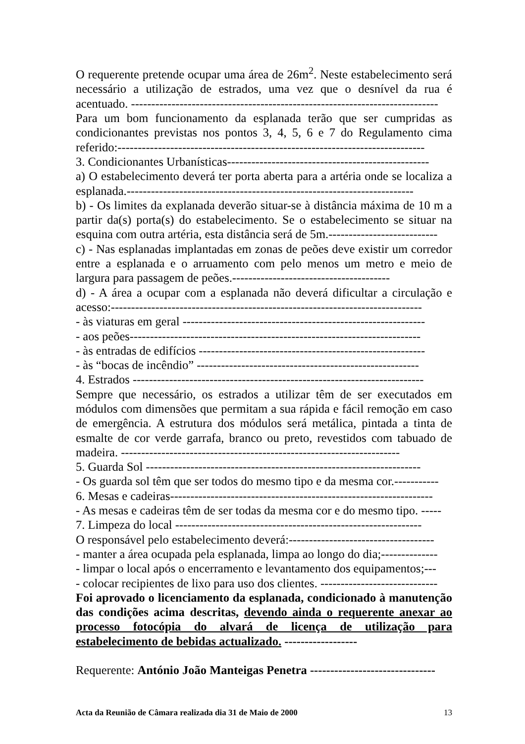O requerente pretende ocupar uma área de 26m<sup>2</sup>. Neste estabelecimento será necessário a utilização de estrados, uma vez que o desnível da rua é acentuado. ----------------------------------------------------------------------------
Para um bom funcionamento da esplanada terão que ser cumpridas as condicionantes previstas nos pontos 3, 4, 5, 6 e 7 do Regulamento cima referido:----------------------------------------------------------------------------
3. Condicionantes Urbanísticas--------------------------------------------------
a) O estabelecimento deverá ter porta aberta para a artéria onde se localiza a esplanada.-----------------------------------------------------------------------
b) - Os limites da explanada deverão situar-se à distância máxima de 10 m a partir da(s) porta(s) do estabelecimento. Se o estabelecimento se situar na esquina com outra artéria, esta distância será de 5m.---------------------------
c) - Nas esplanadas implantadas em zonas de peões deve existir um corredor entre a esplanada e o arruamento com pelo menos um metro e meio de largura para passagem de peões.---------------------------------------
d) - A área a ocupar com a esplanada não deverá dificultar a circulação e acesso:-----------------------------------------------------------------------------
- às viaturas em geral ------------------------------------------------------------
- aos peões------------------------------------------------------------------------
- às entradas de edifícios --------------------------------------------------------
- às “bocas de incêndio” -------------------------------------------------------
4. Estrados ------------------------------------------------------------------------
Sempre que necessário, os estrados a utilizar têm de ser executados em módulos com dimensões que permitam a sua rápida e fácil remoção em caso de emergência. A estrutura dos módulos será metálica, pintada a tinta de esmalte de cor verde garrafa, branco ou preto, revestidos com tabuado de madeira. ---------------------------------------------------------------------
5. Guarda Sol --------------------------------------------------------------------
- Os guarda sol têm que ser todos do mesmo tipo e da mesma cor.-----------
6. Mesas e cadeiras-----------------------------------------------------------------
- As mesas e cadeiras têm de ser todas da mesma cor e do mesmo tipo. -----
7. Limpeza do local -------------------------------------------------------------
O responsável pelo estabelecimento deverá:------------------------------------
- manter a área ocupada pela esplanada, limpa ao longo do dia;--------------
- limpar o local após o encerramento e levantamento dos equipamentos;---
- colocar recipientes de lixo para uso dos clientes. -----------------------------
Foi aprovado o licenciamento da esplanada, condicionado à manutenção das condições acima descritas, devendo ainda o requerente anexar ao processo fotocópia do alvará de licença de utilização para estabelecimento de bebidas actualizado. ------------------
Requerente: António João Manteigas Penetra -------------------------------
Acta da Reunião de Câmara realizada dia 31 de Maio de 2000 13